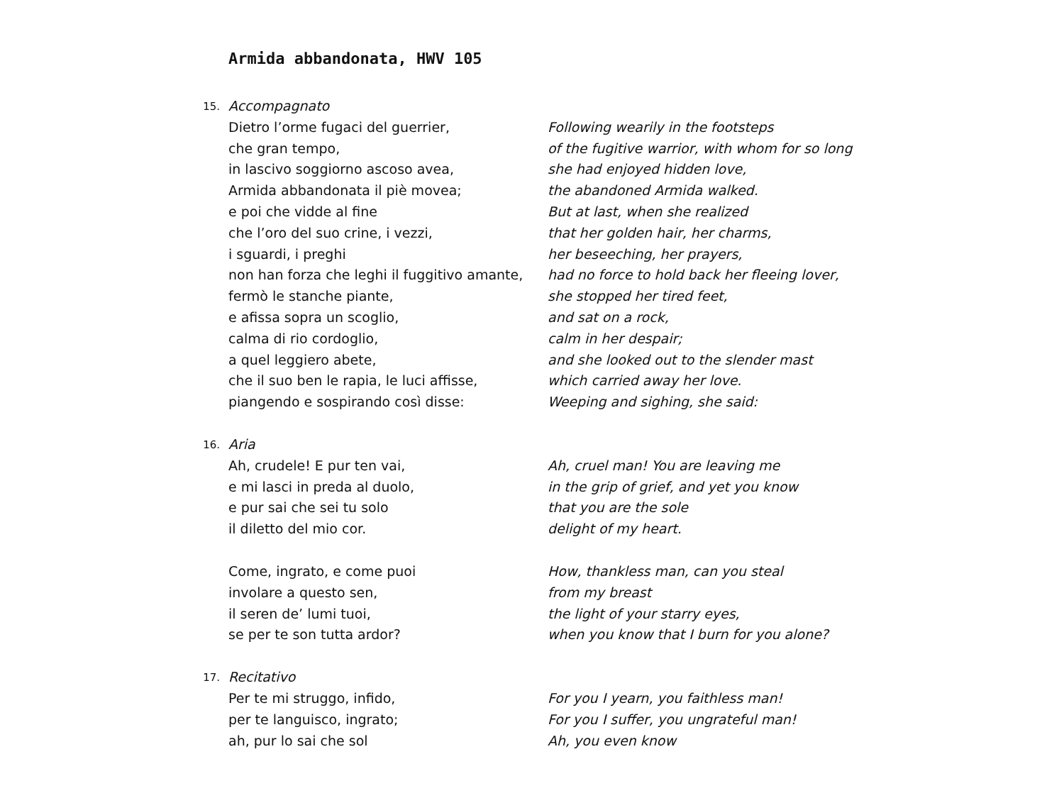Armida abbandonata, HWV 105
15.
Accompagnato
Dietro l’orme fugaci del guerrier,
che gran tempo,
in lascivo soggiorno ascoso avea,
Armida abbandonata il piè movea;
e poi che vidde al fine
che l’oro del suo crine, i vezzi,
i sguardi, i preghi
non han forza che leghi il fuggitivo amante,
fermò le stanche piante,
e afissa sopra un scoglio,
calma di rio cordoglio,
a quel leggiero abete,
che il suo ben le rapia, le luci affisse,
piangendo e sospirando così disse:
Following wearily in the footsteps
of the fugitive warrior, with whom for so long
she had enjoyed hidden love,
the abandoned Armida walked.
But at last, when she realized
that her golden hair, her charms,
her beseeching, her prayers,
had no force to hold back her fleeing lover,
she stopped her tired feet,
and sat on a rock,
calm in her despair;
and she looked out to the slender mast
which carried away her love.
Weeping and sighing, she said:
16.
Aria
Ah, crudele! E pur ten vai,
e mi lasci in preda al duolo,
e pur sai che sei tu solo
il diletto del mio cor.
Come, ingrato, e come puoi
involare a questo sen,
il seren de’ lumi tuoi,
se per te son tutta ardor?
Ah, cruel man! You are leaving me
in the grip of grief, and yet you know
that you are the sole
delight of my heart.
How, thankless man, can you steal
from my breast
the light of your starry eyes,
when you know that I burn for you alone?
17.
Recitativo
Per te mi struggo, infido,
per te languisco, ingrato;
ah, pur lo sai che sol
For you I yearn, you faithless man!
For you I suffer, you ungrateful man!
Ah, you even know